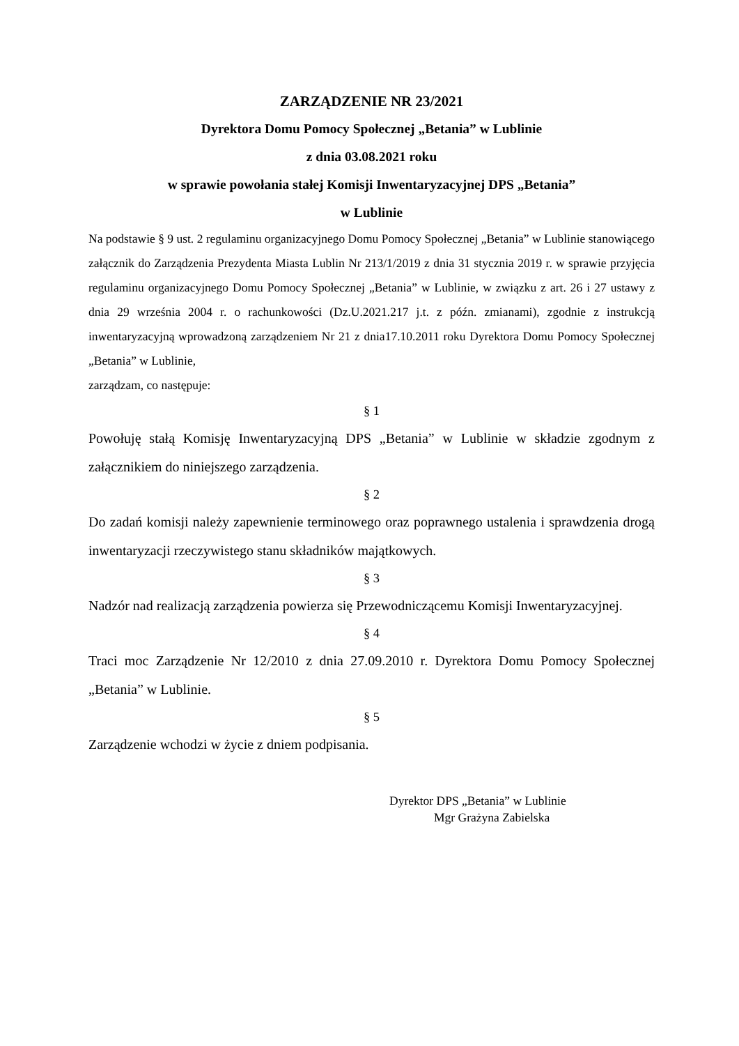ZARZĄDZENIE NR 23/2021
Dyrektora Domu Pomocy Społecznej „Betania” w Lublinie
z dnia 03.08.2021 roku
w sprawie powołania stałej Komisji Inwentaryzacyjnej DPS „Betania”
w Lublinie
Na podstawie § 9 ust. 2 regulaminu organizacyjnego Domu Pomocy Społecznej „Betania” w Lublinie stanowiącego załącznik do Zarządzenia Prezydenta Miasta Lublin Nr 213/1/2019 z dnia 31 stycznia 2019 r. w sprawie przyjęcia regulaminu organizacyjnego Domu Pomocy Społecznej „Betania” w Lublinie, w związku z art. 26 i 27 ustawy z dnia 29 września 2004 r. o rachunkowości (Dz.U.2021.217 j.t. z późn. zmianami), zgodnie z instrukcją inwentaryzacyjną wprowadzoną zarządzeniem Nr 21 z dnia17.10.2011 roku Dyrektora Domu Pomocy Społecznej „Betania” w Lublinie,
zarządzam, co następuje:
§ 1
Powołuję stałą Komisję Inwentaryzacyjną DPS „Betania” w Lublinie w składzie zgodnym z załącznikiem do niniejszego zarządzenia.
§ 2
Do zadań komisji należy zapewnienie terminowego oraz poprawnego ustalenia i sprawdzenia drogą inwentaryzacji rzeczywistego stanu składników majątkowych.
§ 3
Nadzór nad realizacją zarządzenia powierza się Przewodniczącemu Komisji Inwentaryzacyjnej.
§ 4
Traci moc Zarządzenie Nr 12/2010 z dnia 27.09.2010 r. Dyrektora Domu Pomocy Społecznej „Betania” w Lublinie.
§ 5
Zarządzenie wchodzi w życie z dniem podpisania.
Dyrektor DPS „Betania” w Lublinie
Mgr Grażyna Zabielska